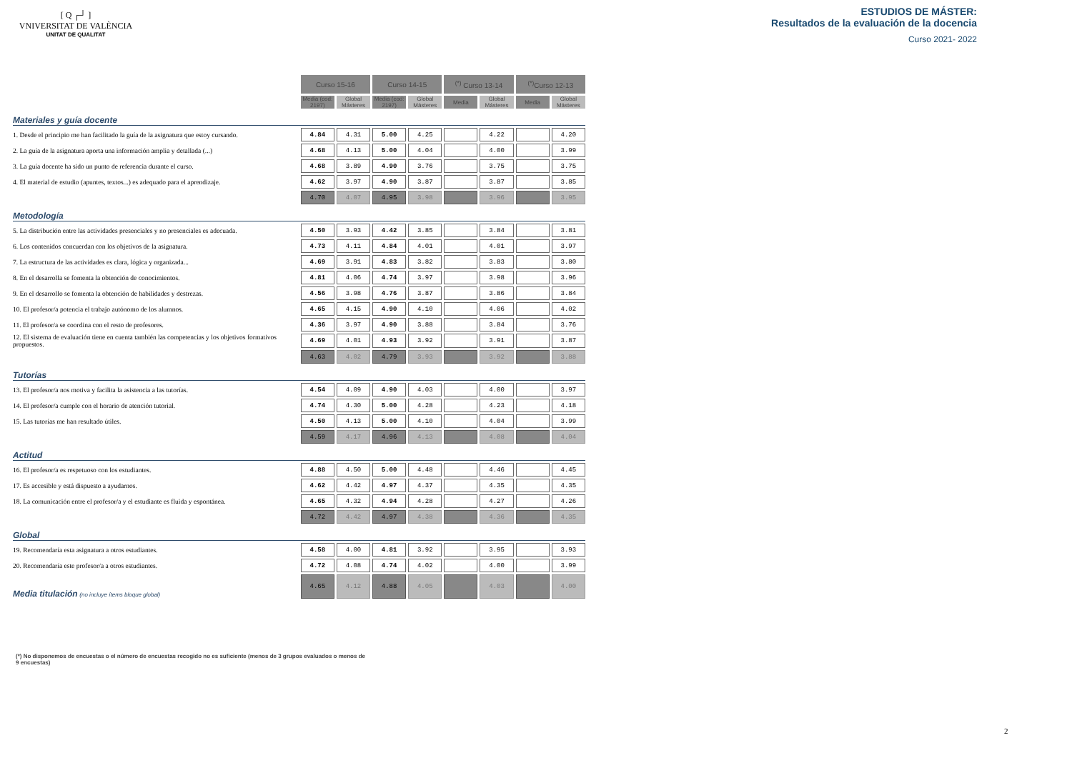[ Q ┌┘ ]
VNIVERSITAT DE VALÈNCIA
UNITAT DE QUALITAT
ESTUDIOS DE MÁSTER:
Resultados de la evaluación de la docencia
Curso 2021- 2022
| | Curso 15-16 | | Curso 14-15 | | <sup>(*)</sup> Curso 13-14 | | <sup>(*)</sup> Curso 12-13 | |
| --- | --- | --- | --- | --- | --- | --- | --- | --- |
| | Media (cod: 2197) | Global Másteres | Media (cod: 2197) | Global Másteres | Media | Global Másteres | Media | Global Másteres |
| Materiales y guía docente | | | | | | | | |
| 1. Desde el principio me han facilitado la guía de la asignatura que estoy cursando. | 4.84 | 4.31 | 5.00 | 4.25 | | 4.22 | | 4.20 |
| 2. La guía de la asignatura aporta una información amplia y detallada (...) | 4.68 | 4.13 | 5.00 | 4.04 | | 4.00 | | 3.99 |
| 3. La guía docente ha sido un punto de referencia durante el curso. | 4.68 | 3.89 | 4.90 | 3.76 | | 3.75 | | 3.75 |
| 4. El material de estudio (apuntes, textos...) es adequado para el aprendizaje. | 4.62 | 3.97 | 4.90 | 3.87 | | 3.87 | | 3.85 |
| | 4.70 | 4.07 | 4.95 | 3.98 | | 3.96 | | 3.95 |
| Metodología | | | | | | | | |
| 5. La distribución entre las actividades presenciales y no presenciales es adecuada. | 4.50 | 3.93 | 4.42 | 3.85 | | 3.84 | | 3.81 |
| 6. Los contenidos concuerdan con los objetivos de la asignatura. | 4.73 | 4.11 | 4.84 | 4.01 | | 4.01 | | 3.97 |
| 7. La estructura de las actividades es clara, lógica y organizada... | 4.69 | 3.91 | 4.83 | 3.82 | | 3.83 | | 3.80 |
| 8. En el desarrolla se fomenta la obtención de conocimientos. | 4.81 | 4.06 | 4.74 | 3.97 | | 3.98 | | 3.96 |
| 9. En el desarrollo se fomenta la obtención de habilidades y destrezas. | 4.56 | 3.98 | 4.76 | 3.87 | | 3.86 | | 3.84 |
| 10. El profesor/a potencia el trabajo autónomo de los alumnos. | 4.65 | 4.15 | 4.90 | 4.10 | | 4.06 | | 4.02 |
| 11. El profesor/a se coordina con el resto de profesores. | 4.36 | 3.97 | 4.90 | 3.88 | | 3.84 | | 3.76 |
| 12. El sistema de evaluación tiene en cuenta también las competencias y los objetivos formativos propuestos. | 4.69 | 4.01 | 4.93 | 3.92 | | 3.91 | | 3.87 |
| | 4.63 | 4.02 | 4.79 | 3.93 | | 3.92 | | 3.88 |
| Tutorías | | | | | | | | |
| 13. El profesor/a nos motiva y facilita la asistencia a las tutorías. | 4.54 | 4.09 | 4.90 | 4.03 | | 4.00 | | 3.97 |
| 14. El profesor/a cumple con el horario de atención tutorial. | 4.74 | 4.30 | 5.00 | 4.28 | | 4.23 | | 4.18 |
| 15. Las tutorías me han resultado útiles. | 4.50 | 4.13 | 5.00 | 4.10 | | 4.04 | | 3.99 |
| | 4.59 | 4.17 | 4.96 | 4.13 | | 4.08 | | 4.04 |
| Actitud | | | | | | | | |
| 16. El profesor/a es respetuoso con los estudiantes. | 4.88 | 4.50 | 5.00 | 4.48 | | 4.46 | | 4.45 |
| 17. Es accesible y está dispuesto a ayudarnos. | 4.62 | 4.42 | 4.97 | 4.37 | | 4.35 | | 4.35 |
| 18. La comunicación entre el profesor/a y el estudiante es fluida y espontánea. | 4.65 | 4.32 | 4.94 | 4.28 | | 4.27 | | 4.26 |
| | 4.72 | 4.42 | 4.97 | 4.38 | | 4.36 | | 4.35 |
| Global | | | | | | | | |
| 19. Recomendaría esta asignatura a otros estudiantes. | 4.58 | 4.00 | 4.81 | 3.92 | | 3.95 | | 3.93 |
| 20. Recomendaría este profesor/a a otros estudiantes. | 4.72 | 4.08 | 4.74 | 4.02 | | 4.00 | | 3.99 |
| Media titulación (no incluye ítems bloque global) | 4.65 | 4.12 | 4.88 | 4.05 | | 4.03 | | 4.00 |
(*) No disponemos de encuestas o el número de encuestas recogido no es suficiente (menos de 3 grupos evaluados o menos de 9 encuestas)
2